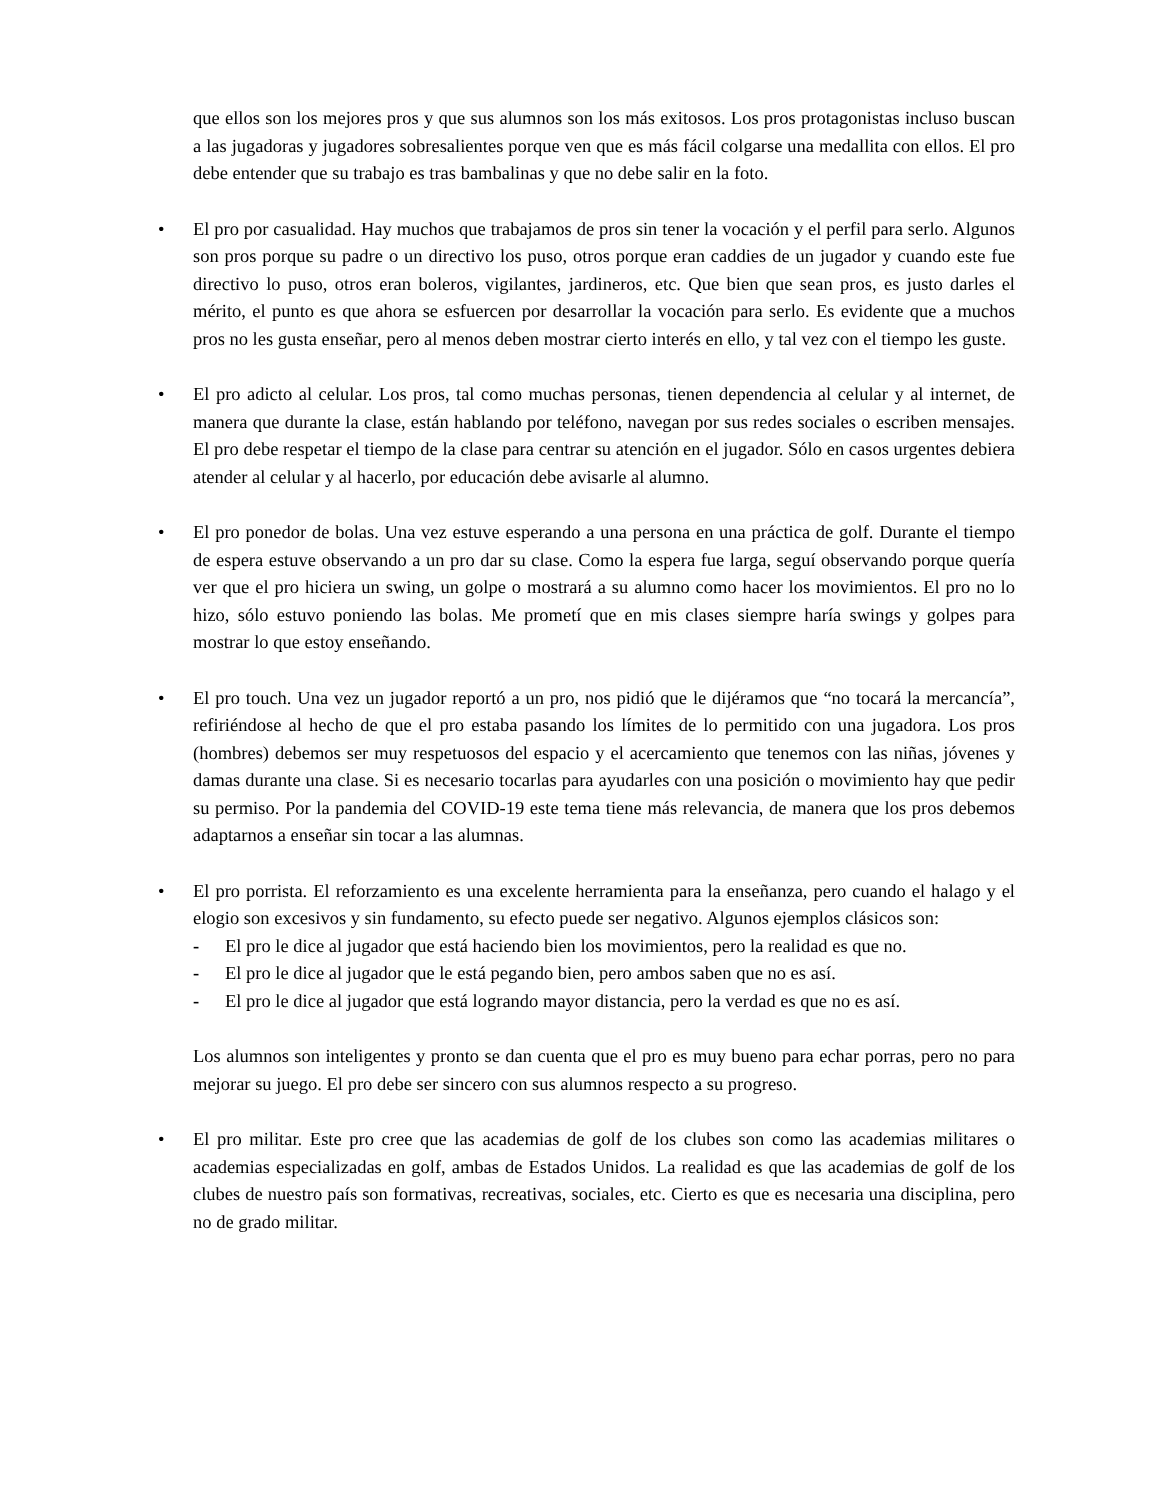que ellos son los mejores pros y que sus alumnos son los más exitosos. Los pros protagonistas incluso buscan a las jugadoras y jugadores sobresalientes porque ven que es más fácil colgarse una medallita con ellos. El pro debe entender que su trabajo es tras bambalinas y que no debe salir en la foto.
•
El pro por casualidad. Hay muchos que trabajamos de pros sin tener la vocación y el perfil para serlo. Algunos son pros porque su padre o un directivo los puso, otros porque eran caddies de un jugador y cuando este fue directivo lo puso, otros eran boleros, vigilantes, jardineros, etc. Que bien que sean pros, es justo darles el mérito, el punto es que ahora se esfuercen por desarrollar la vocación para serlo. Es evidente que a muchos pros no les gusta enseñar, pero al menos deben mostrar cierto interés en ello, y tal vez con el tiempo les guste.
•
El pro adicto al celular. Los pros, tal como muchas personas, tienen dependencia al celular y al internet, de manera que durante la clase, están hablando por teléfono, navegan por sus redes sociales o escriben mensajes. El pro debe respetar el tiempo de la clase para centrar su atención en el jugador. Sólo en casos urgentes debiera atender al celular y al hacerlo, por educación debe avisarle al alumno.
•
El pro ponedor de bolas. Una vez estuve esperando a una persona en una práctica de golf. Durante el tiempo de espera estuve observando a un pro dar su clase. Como la espera fue larga, seguí observando porque quería ver que el pro hiciera un swing, un golpe o mostrará a su alumno como hacer los movimientos. El pro no lo hizo, sólo estuvo poniendo las bolas. Me prometí que en mis clases siempre haría swings y golpes para mostrar lo que estoy enseñando.
•
El pro touch. Una vez un jugador reportó a un pro, nos pidió que le dijéramos que “no tocará la mercancía”, refiriéndose al hecho de que el pro estaba pasando los límites de lo permitido con una jugadora. Los pros (hombres) debemos ser muy respetuosos del espacio y el acercamiento que tenemos con las niñas, jóvenes y damas durante una clase. Si es necesario tocarlas para ayudarles con una posición o movimiento hay que pedir su permiso. Por la pandemia del COVID-19 este tema tiene más relevancia, de manera que los pros debemos adaptarnos a enseñar sin tocar a las alumnas.
•
El pro porrista. El reforzamiento es una excelente herramienta para la enseñanza, pero cuando el halago y el elogio son excesivos y sin fundamento, su efecto puede ser negativo. Algunos ejemplos clásicos son:
- El pro le dice al jugador que está haciendo bien los movimientos, pero la realidad es que no.
- El pro le dice al jugador que le está pegando bien, pero ambos saben que no es así.
- El pro le dice al jugador que está logrando mayor distancia, pero la verdad es que no es así.
Los alumnos son inteligentes y pronto se dan cuenta que el pro es muy bueno para echar porras, pero no para mejorar su juego. El pro debe ser sincero con sus alumnos respecto a su progreso.
•
El pro militar. Este pro cree que las academias de golf de los clubes son como las academias militares o academias especializadas en golf, ambas de Estados Unidos. La realidad es que las academias de golf de los clubes de nuestro país son formativas, recreativas, sociales, etc. Cierto es que es necesaria una disciplina, pero no de grado militar.